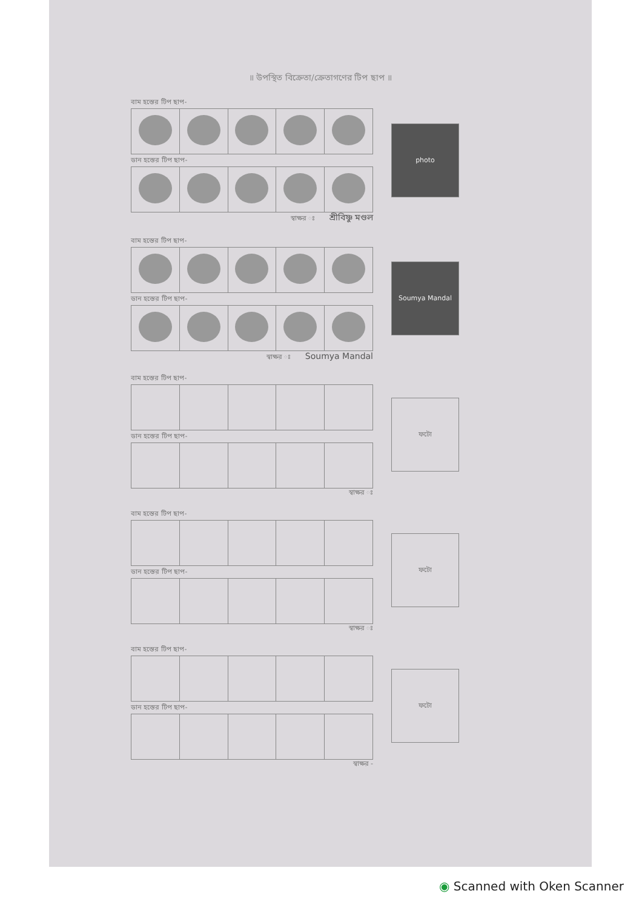॥ উপস্থিত বিক্রেতা/ক্রেতাগণের টিপ ছাপ ॥
বাম হস্তের টিপ ছাপ-
ডান হস্তের টিপ ছাপ-
স্বাক্ষর ঃ শ্রীবিষ্ণু মণ্ডল
photo
বাম হস্তের টিপ ছাপ-
ডান হস্তের টিপ ছাপ-
স্বাক্ষর ঃ Soumya Mandal
Soumya Mandal
বাম হস্তের টিপ ছাপ-
ডান হস্তের টিপ ছাপ-
স্বাক্ষর ঃ
ফটো
বাম হস্তের টিপ ছাপ-
ডান হস্তের টিপ ছাপ-
স্বাক্ষর ঃ
ফটো
বাম হস্তের টিপ ছাপ-
ডান হস্তের টিপ ছাপ-
স্বাক্ষর -
ফটো
◉ Scanned with Oken Scanner